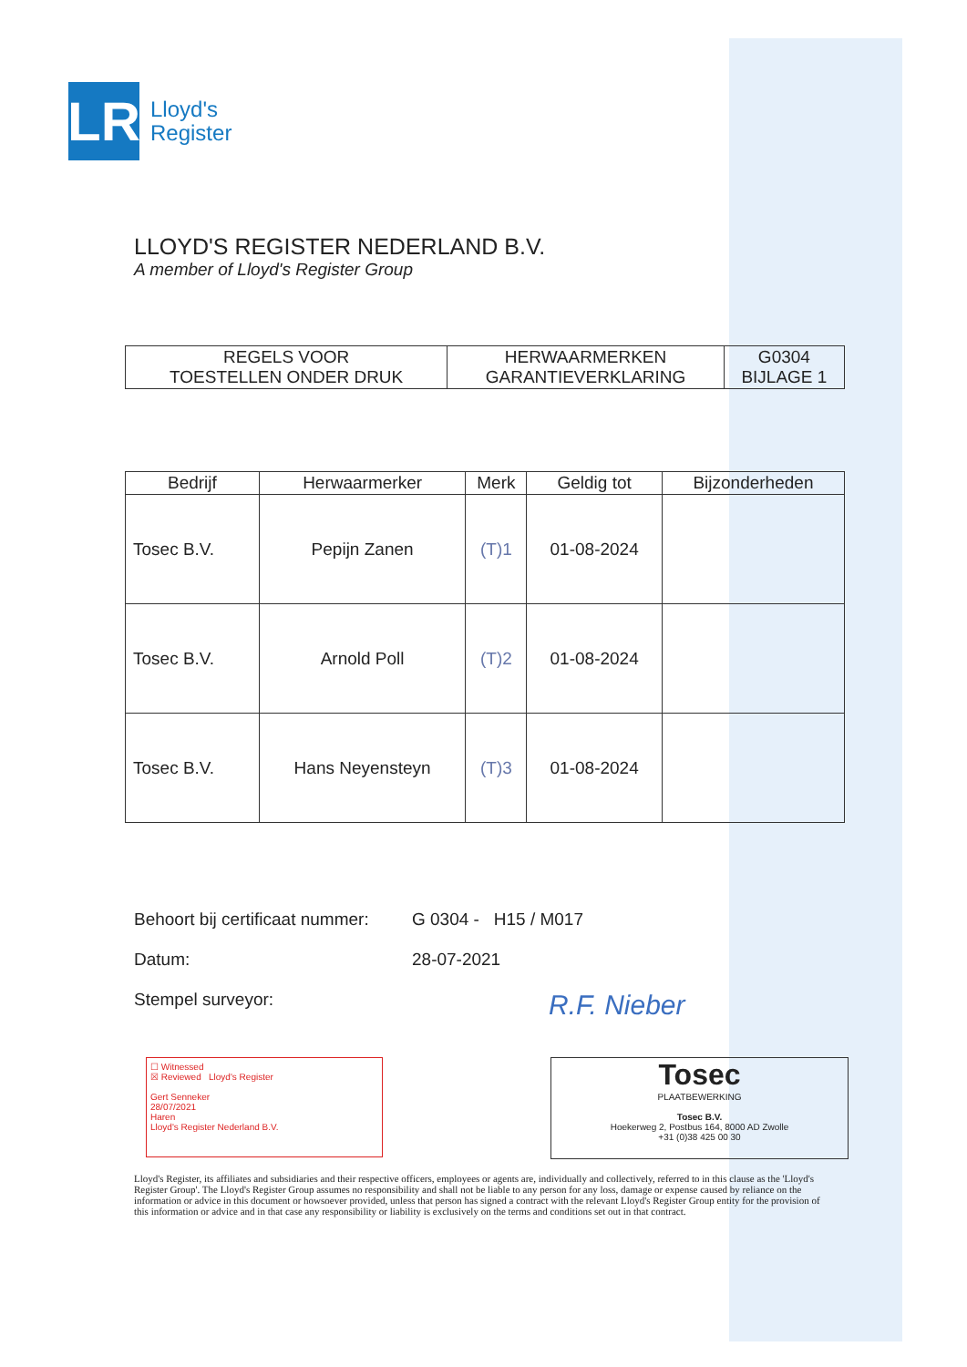LR
Lloyd's
Register
LLOYD'S REGISTER NEDERLAND B.V.
A member of Lloyd's Register Group
| REGELS VOOR TOESTELLEN ONDER DRUK | HERWAARMERKEN GARANTIEVERKLARING | G0304 BIJLAGE 1 |
| Bedrijf | Herwaarmerker | Merk | Geldig tot | Bijzonderheden |
| --- | --- | --- | --- | --- |
| Tosec B.V. | Pepijn Zanen | (T)1 | 01-08-2024 | |
| Tosec B.V. | Arnold Poll | (T)2 | 01-08-2024 | |
| Tosec B.V. | Hans Neyensteyn | (T)3 | 01-08-2024 | |
Behoort bij certificaat nummer: G 0304 - H15 / M017
Datum: 28-07-2021
Stempel surveyor: R.F. Nieber
☐ Witnessed
☒ Reviewed Lloyd's Register
Gert Senneker
28/07/2021
Haren
Lloyd's Register Nederland B.V.
Tosec
PLAATBEWERKING
Tosec B.V.
Hoekerweg 2, Postbus 164, 8000 AD Zwolle
+31 (0)38 425 00 30
Lloyd's Register, its affiliates and subsidiaries and their respective officers, employees or agents are, individually and collectively, referred to in this clause as the 'Lloyd's Register Group'. The Lloyd's Register Group assumes no responsibility and shall not be liable to any person for any loss, damage or expense caused by reliance on the information or advice in this document or howsoever provided, unless that person has signed a contract with the relevant Lloyd's Register Group entity for the provision of this information or advice and in that case any responsibility or liability is exclusively on the terms and conditions set out in that contract.